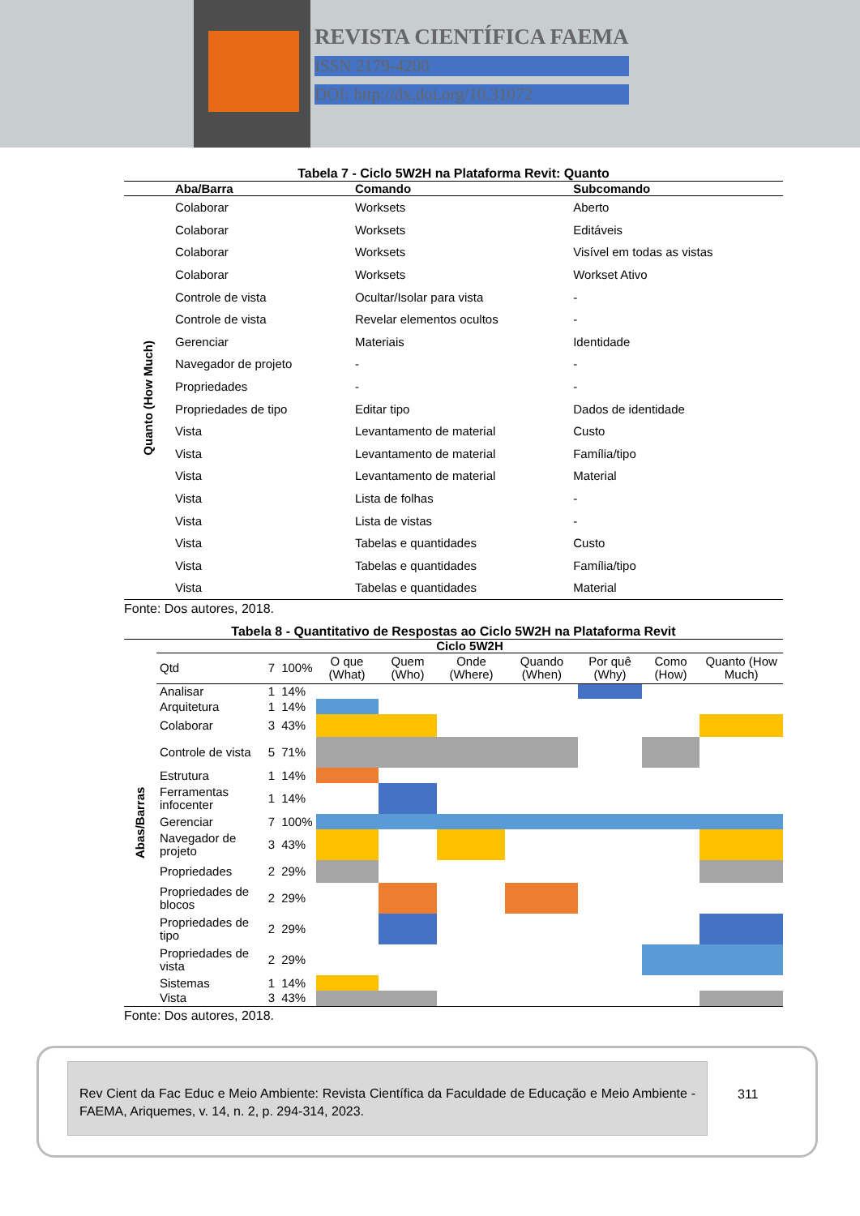REVISTA CIENTÍFICA FAEMA
ISSN 2179-4200
DOI: http://dx.doi.org/10.31072
Tabela 7 - Ciclo 5W2H na Plataforma Revit: Quanto
| | Aba/Barra | Comando | Subcomando |
| --- | --- | --- | --- |
| Quanto (How Much) | Colaborar | Worksets | Aberto |
| | Colaborar | Worksets | Editáveis |
| | Colaborar | Worksets | Visível em todas as vistas |
| | Colaborar | Worksets | Workset Ativo |
| | Controle de vista | Ocultar/Isolar para vista | - |
| | Controle de vista | Revelar elementos ocultos | - |
| | Gerenciar | Materiais | Identidade |
| | Navegador de projeto | - | - |
| | Propriedades | - | - |
| | Propriedades de tipo | Editar tipo | Dados de identidade |
| | Vista | Levantamento de material | Custo |
| | Vista | Levantamento de material | Família/tipo |
| | Vista | Levantamento de material | Material |
| | Vista | Lista de folhas | - |
| | Vista | Lista de vistas | - |
| | Vista | Tabelas e quantidades | Custo |
| | Vista | Tabelas e quantidades | Família/tipo |
| | Vista | Tabelas e quantidades | Material |
Fonte: Dos autores, 2018.
Tabela 8 - Quantitativo de Respostas ao Ciclo 5W2H na Plataforma Revit
| Abas/Barras | Ciclo 5W2H | | | | | | | | | |
| | Qtd | 7 | 100% | O que (What) | Quem (Who) | Onde (Where) | Quando (When) | Por quê (Why) | Como (How) | Quanto (How Much) |
| | Analisar | 1 | 14% | | | | | | | |
| | Arquitetura | 1 | 14% | | | | | | | |
| | Colaborar | 3 | 43% | | | | | | | |
| | Controle de vista | 5 | 71% | | | | | | | |
| | Estrutura | 1 | 14% | | | | | | | |
| | Ferramentas infocenter | 1 | 14% | | | | | | | |
| | Gerenciar | 7 | 100% | | | | | | | |
| | Navegador de projeto | 3 | 43% | | | | | | | |
| | Propriedades | 2 | 29% | | | | | | | |
| | Propriedades de blocos | 2 | 29% | | | | | | | |
| | Propriedades de tipo | 2 | 29% | | | | | | | |
| | Propriedades de vista | 2 | 29% | | | | | | | |
| | Sistemas | 1 | 14% | | | | | | | |
| | Vista | 3 | 43% | | | | | | | |
Fonte: Dos autores, 2018.
Rev Cient da Fac Educ e Meio Ambiente: Revista Científica da Faculdade de Educação e Meio Ambiente - FAEMA, Ariquemes, v. 14, n. 2, p. 294-314, 2023.
311